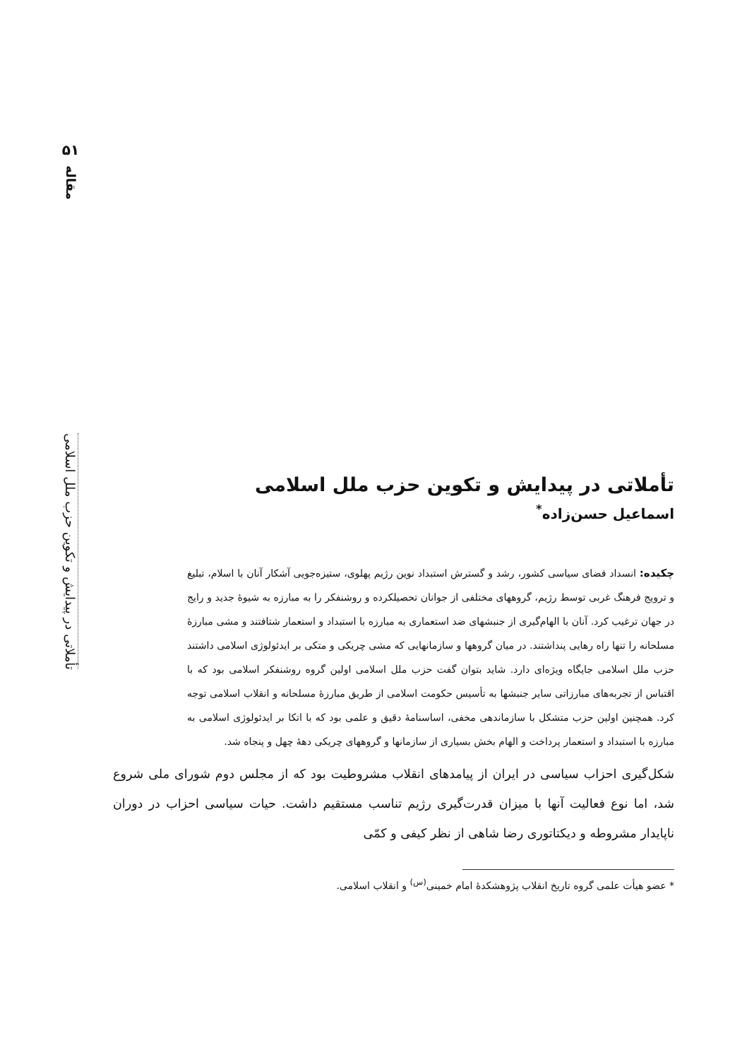۵۱
مقاله
تأملاتی در پیدایش و تکوین حزب ملل اسلامی
تأملاتی در پیدایش و تکوین حزب ملل اسلامی
اسماعیل حسن‌زاده<sup>*</sup>
چکیده: انسداد فضای سیاسی کشور، رشد و گسترش استبداد نوین رژیم پهلوی، ستیزه‌جویی آشکار آنان با اسلام، تبلیغ و ترویج فرهنگ غربی توسط رژیم، گروههای مختلفی از جوانان تحصیلکرده و روشنفکر را به مبارزه به شیوهٔ جدید و رایج در جهان ترغیب کرد. آنان با الهام‌گیری از جنبشهای ضد استعماری به مبارزه با استبداد و استعمار شتافتند و مشی مبارزهٔ مسلحانه را تنها راه رهایی پنداشتند. در میان گروهها و سازمانهایی که مشی چریکی و متکی بر ایدئولوژی اسلامی داشتند حزب ملل اسلامی جایگاه ویژه‌ای دارد. شاید بتوان گفت حزب ملل اسلامی اولین گروه روشنفکر اسلامی بود که با اقتباس از تجربه‌های مبارزاتی سایر جنبشها به تأسیس حکومت اسلامی از طریق مبارزهٔ مسلحانه و انقلاب اسلامی توجه کرد. همچنین اولین حزب متشکل با سازماندهی مخفی، اساسنامهٔ دقیق و علمی بود که با اتکا بر ایدئولوژی اسلامی به مبارزه با استبداد و استعمار پرداخت و الهام بخش بسیاری از سازمانها و گروههای چریکی دههٔ چهل و پنجاه شد.
شکل‌گیری احزاب سیاسی در ایران از پیامدهای انقلاب مشروطیت بود که از مجلس دوم شورای ملی شروع شد، اما نوع فعالیت آنها با میزان قدرت‌گیری رژیم تناسب مستقیم داشت. حیات سیاسی احزاب در دوران ناپایدار مشروطه و دیکتاتوری رضا شاهی از نظر کیفی و کمّی
* عضو هیأت علمی گروه تاریخ انقلاب پژوهشکدهٔ امام خمینی<sup>(س)</sup> و انقلاب اسلامی.